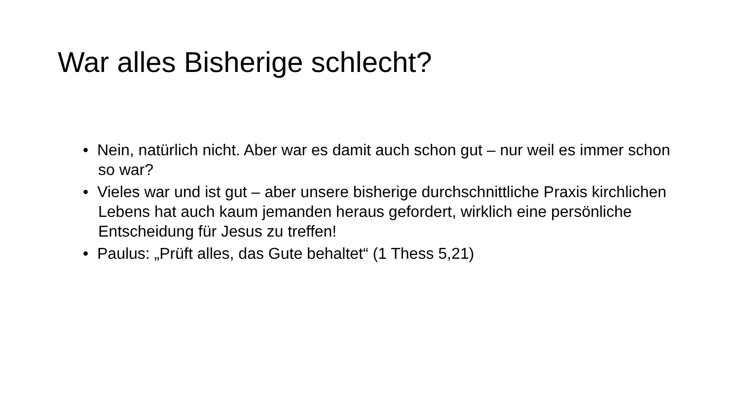War alles Bisherige schlecht?
• Nein, natürlich nicht. Aber war es damit auch schon gut – nur weil es immer schon so war?
• Vieles war und ist gut – aber unsere bisherige durchschnittliche Praxis kirchlichen Lebens hat auch kaum jemanden heraus gefordert, wirklich eine persönliche Entscheidung für Jesus zu treffen!
• Paulus: „Prüft alles, das Gute behaltet“ (1 Thess 5,21)